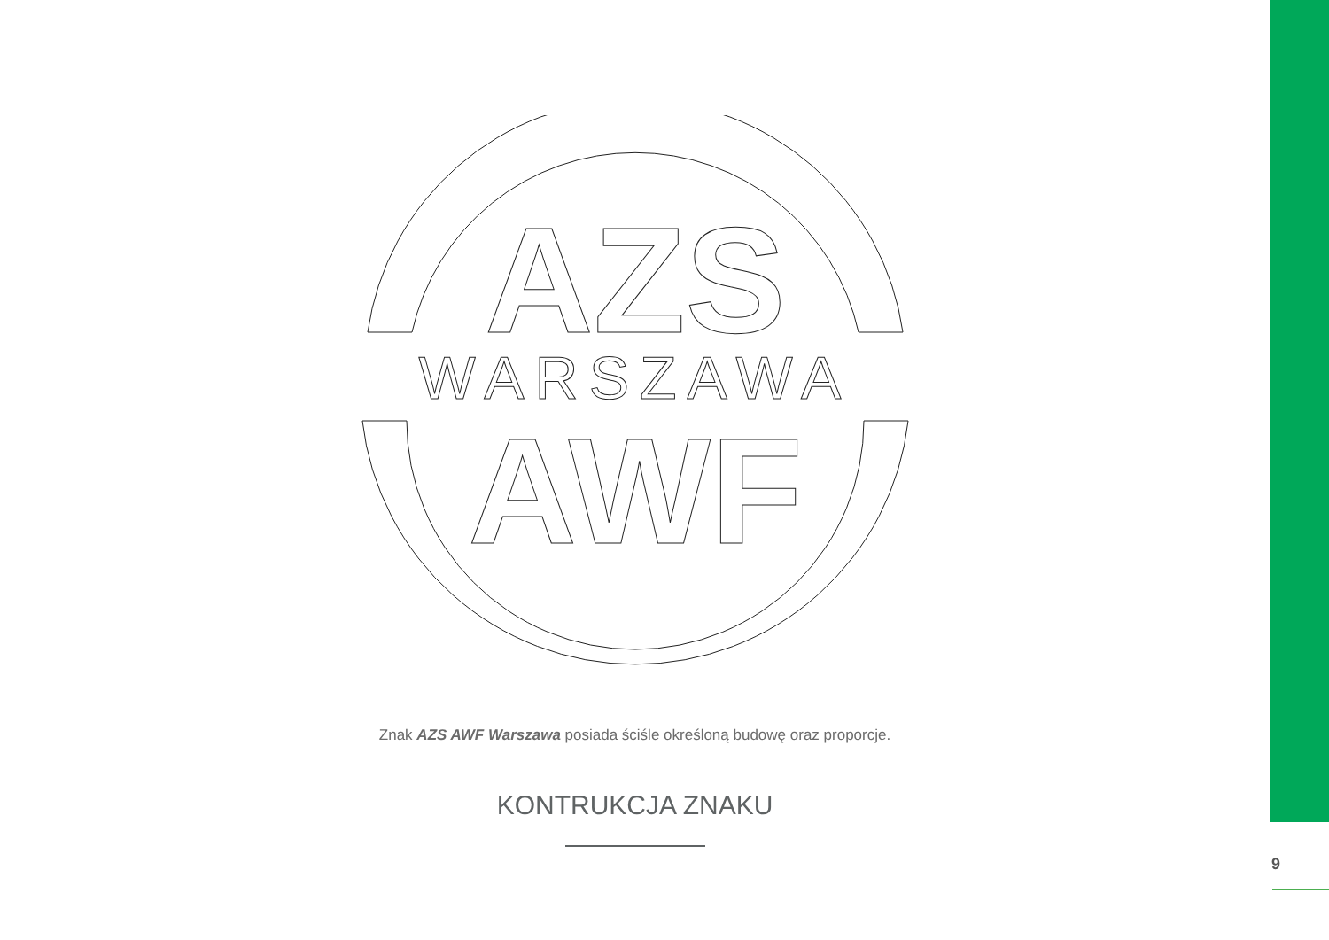AZS
WARSZAWA
AWF
Znak AZS AWF Warszawa posiada ściśle określoną budowę oraz proporcje.
KONTRUKCJA ZNAKU
9